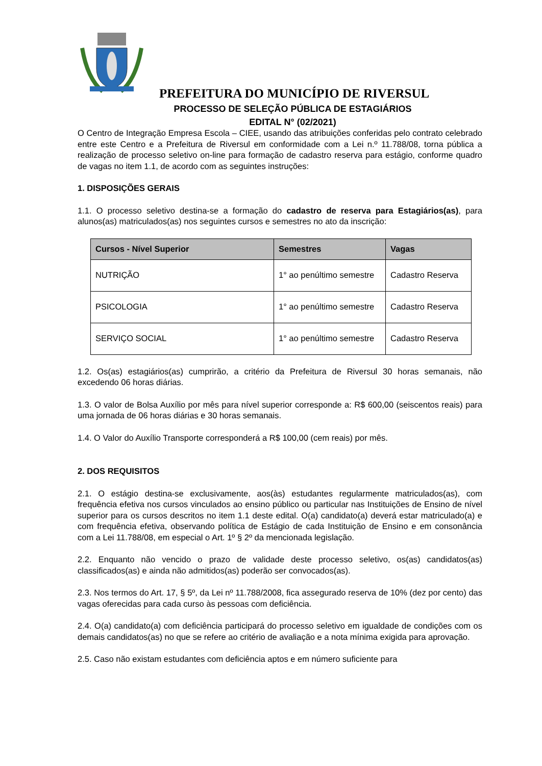PREFEITURA DO MUNICÍPIO DE RIVERSUL
PROCESSO DE SELEÇÃO PÚBLICA DE ESTAGIÁRIOS
EDITAL N° (02/2021)
O Centro de Integração Empresa Escola – CIEE, usando das atribuições conferidas pelo contrato celebrado entre este Centro e a Prefeitura de Riversul em conformidade com a Lei n.º 11.788/08, torna pública a realização de processo seletivo on-line para formação de cadastro reserva para estágio, conforme quadro de vagas no item 1.1, de acordo com as seguintes instruções:
1. DISPOSIÇÕES GERAIS
1.1. O processo seletivo destina-se a formação do cadastro de reserva para Estagiários(as), para alunos(as) matriculados(as) nos seguintes cursos e semestres no ato da inscrição:
| Cursos - Nível Superior | Semestres | Vagas |
| --- | --- | --- |
| NUTRIÇÃO | 1° ao penúltimo semestre | Cadastro Reserva |
| PSICOLOGIA | 1° ao penúltimo semestre | Cadastro Reserva |
| SERVIÇO SOCIAL | 1° ao penúltimo semestre | Cadastro Reserva |
1.2. Os(as) estagiários(as) cumprirão, a critério da Prefeitura de Riversul 30 horas semanais, não excedendo 06 horas diárias.
1.3. O valor de Bolsa Auxílio por mês para nível superior corresponde a: R$ 600,00 (seiscentos reais) para uma jornada de 06 horas diárias e 30 horas semanais.
1.4. O Valor do Auxílio Transporte corresponderá a R$ 100,00 (cem reais) por mês.
2. DOS REQUISITOS
2.1. O estágio destina-se exclusivamente, aos(às) estudantes regularmente matriculados(as), com frequência efetiva nos cursos vinculados ao ensino público ou particular nas Instituições de Ensino de nível superior para os cursos descritos no item 1.1 deste edital. O(a) candidato(a) deverá estar matriculado(a) e com frequência efetiva, observando política de Estágio de cada Instituição de Ensino e em consonância com a Lei 11.788/08, em especial o Art. 1º § 2º da mencionada legislação.
2.2. Enquanto não vencido o prazo de validade deste processo seletivo, os(as) candidatos(as) classificados(as) e ainda não admitidos(as) poderão ser convocados(as).
2.3. Nos termos do Art. 17, § 5º, da Lei nº 11.788/2008, fica assegurado reserva de 10% (dez por cento) das vagas oferecidas para cada curso às pessoas com deficiência.
2.4. O(a) candidato(a) com deficiência participará do processo seletivo em igualdade de condições com os demais candidatos(as) no que se refere ao critério de avaliação e a nota mínima exigida para aprovação.
2.5. Caso não existam estudantes com deficiência aptos e em número suficiente para